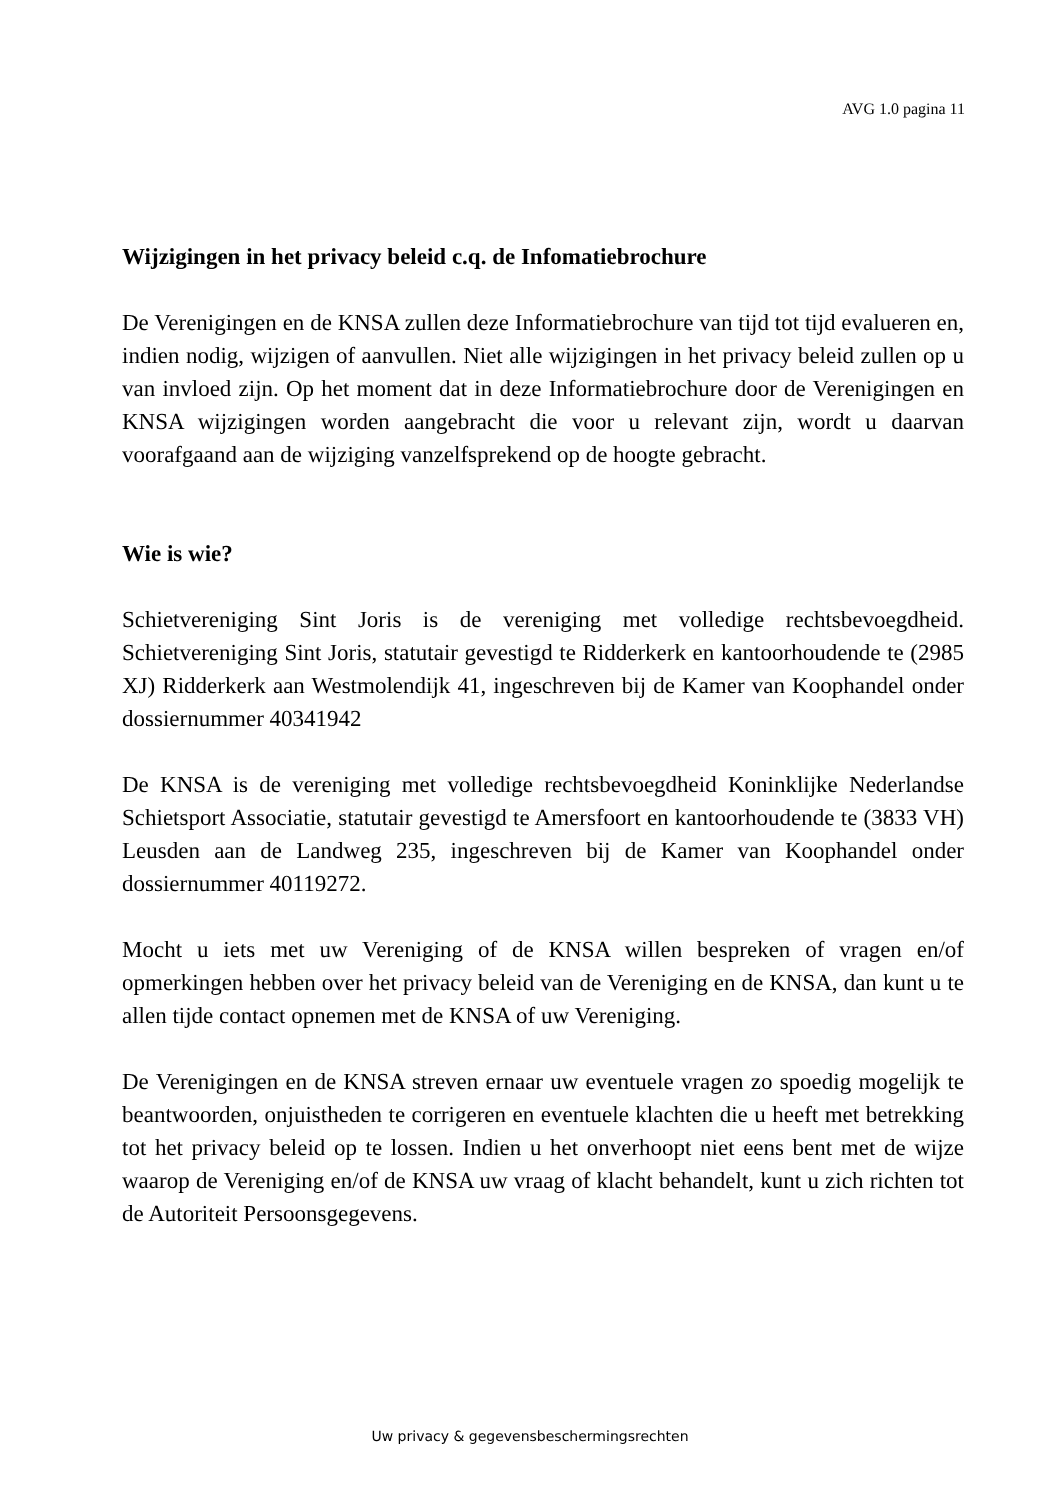AVG 1.0 pagina 11
Wijzigingen in het privacy beleid c.q. de Infomatiebrochure
De Verenigingen en de KNSA zullen deze Informatiebrochure van tijd tot tijd evalueren en, indien nodig, wijzigen of aanvullen. Niet alle wijzigingen in het privacy beleid zullen op u van invloed zijn. Op het moment dat in deze Informatiebrochure door de Verenigingen en KNSA wijzigingen worden aangebracht die voor u relevant zijn, wordt u daarvan voorafgaand aan de wijziging vanzelfsprekend op de hoogte gebracht.
Wie is wie?
Schietvereniging Sint Joris is de vereniging met volledige rechtsbevoegdheid. Schietvereniging Sint Joris, statutair gevestigd te Ridderkerk en kantoorhoudende te (2985 XJ) Ridderkerk aan Westmolendijk 41, ingeschreven bij de Kamer van Koophandel onder dossiernummer 40341942
De KNSA is de vereniging met volledige rechtsbevoegdheid Koninklijke Nederlandse Schietsport Associatie, statutair gevestigd te Amersfoort en kantoorhoudende te (3833 VH) Leusden aan de Landweg 235, ingeschreven bij de Kamer van Koophandel onder dossiernummer 40119272.
Mocht u iets met uw Vereniging of de KNSA willen bespreken of vragen en/of opmerkingen hebben over het privacy beleid van de Vereniging en de KNSA, dan kunt u te allen tijde contact opnemen met de KNSA of uw Vereniging.
De Verenigingen en de KNSA streven ernaar uw eventuele vragen zo spoedig mogelijk te beantwoorden, onjuistheden te corrigeren en eventuele klachten die u heeft met betrekking tot het privacy beleid op te lossen. Indien u het onverhoopt niet eens bent met de wijze waarop de Vereniging en/of de KNSA uw vraag of klacht behandelt, kunt u zich richten tot de Autoriteit Persoonsgegevens.
Uw privacy & gegevensbeschermingsrechten